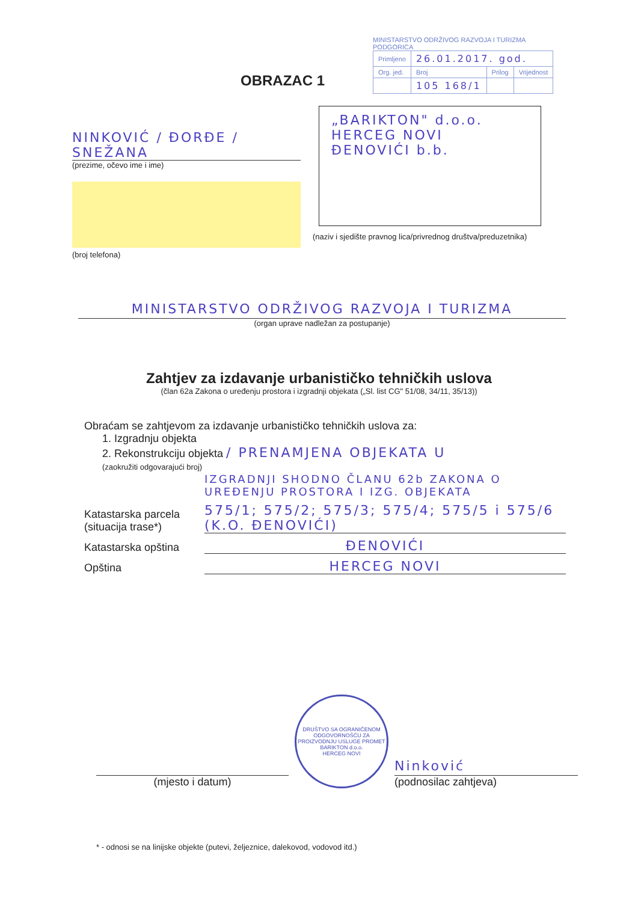OBRAZAC 1
MINISTARSTVO ODRŽIVOG RAZVOJA I TURIZMA
PODGORICA
| Primljeno | 26.01.2017. god. | | |
| Org. jed. | Broj | Prilog | Vrijednost |
| | 105 168/1 | | |
NINKOVIĆ / ĐORĐE / SNEŽANA
(prezime, očevo ime i ime)
(broj telefona)
„BARIKTON" d.o.o.
HERCEG NOVI
ĐENOVIĆI b.b.
(naziv i sjedište pravnog lica/privrednog društva/preduzetnika)
MINISTARSTVO ODRŽIVOG RAZVOJA I TURIZMA
(organ uprave nadležan za postupanje)
Zahtjev za izdavanje urbanističko tehničkih uslova
(član 62a Zakona o uređenju prostora i izgradnji objekata („Sl. list CG" 51/08, 34/11, 35/13))
Obraćam se zahtjevom za izdavanje urbanističko tehničkih uslova za:
1. Izgradnju objekta
2. Rekonstrukciju objekta / PRENAMJENA OBJEKATA U
(zaokružiti odgovarajući broj)
IZGRADNJI SHODNO ČLANU 62b ZAKONA O UREĐENJU PROSTORA I IZG. OBJEKATA
Katastarska parcela
(situacija trase*)
575/1; 575/2; 575/3; 575/4; 575/5 i 575/6 (K.O. ĐENOVIĆI)
Katastarska opština
ĐENOVIĆI
Opština
HERCEG NOVI
(mjesto i datum)
DRUŠTVO SA OGRANIČENOM ODGOVORNOŠĆU ZA PROIZVODNJU USLUGE PROMET
BARIKTON d.o.o.
HERCEG NOVI
Ninković
(podnosilac zahtjeva)
* - odnosi se na linijske objekte (putevi, željeznice, dalekovod, vodovod itd.)